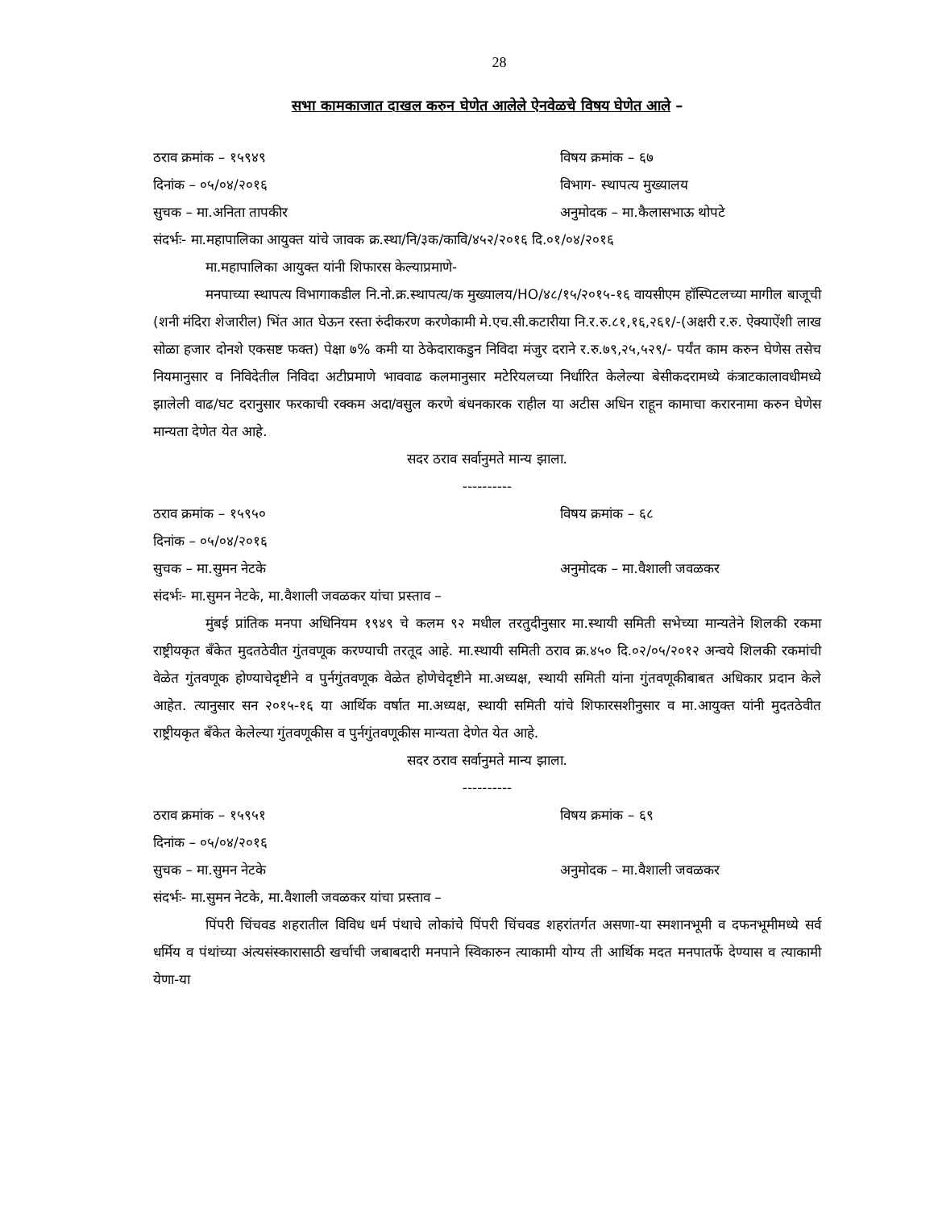28
सभा कामकाजात दाखल करुन घेणेत आलेले ऐनवेळचे विषय घेणेत आले –
ठराव क्रमांक – १५९४९ विषय क्रमांक – ६७
दिनांक – ०५/०४/२०१६ विभाग- स्थापत्य मुख्यालय
सुचक – मा.अनिता तापकीर अनुमोदक – मा.कैलासभाऊ थोपटे
संदर्भः- मा.महापालिका आयुक्त यांचे जावक क्र.स्था/नि/३क/कावि/४५२/२०१६ दि.०१/०४/२०१६
मा.महापालिका आयुक्त यांनी शिफारस केल्याप्रमाणे-
मनपाच्या स्थापत्य विभागाकडील नि.नो.क्र.स्थापत्य/क मुख्यालय/HO/४८/१५/२०१५-१६ वायसीएम हॉस्पिटलच्या मागील बाजूची (शनी मंदिरा शेजारील) भिंत आत घेऊन रस्ता रुंदीकरण करणेकामी मे.एच.सी.कटारीया नि.र.रु.८१,१६,२६१/-(अक्षरी र.रु. ऐक्याऐंशी लाख सोळा हजार दोनशे एकसष्ट फक्त) पेक्षा ७% कमी या ठेकेदाराकडुन निविदा मंजुर दराने र.रु.७९,२५,५२९/- पर्यंत काम करुन घेणेस तसेच नियमानुसार व निविदेतील निविदा अटीप्रमाणे भाववाढ कलमानुसार मटेरियलच्या निर्धारित केलेल्या बेसीकदरामध्ये कंत्राटकालावधीमध्ये झालेली वाढ/घट दरानुसार फरकाची रक्कम अदा/वसुल करणे बंधनकारक राहील या अटीस अधिन राहून कामाचा करारनामा करुन घेणेस मान्यता देणेत येत आहे.
सदर ठराव सर्वानुमते मान्य झाला.
----------
ठराव क्रमांक – १५९५० विषय क्रमांक – ६८
दिनांक – ०५/०४/२०१६
सुचक – मा.सुमन नेटके अनुमोदक – मा.वैशाली जवळकर
संदर्भः- मा.सुमन नेटके, मा.वैशाली जवळकर यांचा प्रस्ताव –
मुंबई प्रांतिक मनपा अधिनियम १९४९ चे कलम ९२ मधील तरतुदीनुसार मा.स्थायी समिती सभेच्या मान्यतेने शिलकी रकमा राष्ट्रीयकृत बँकेत मुदतठेवीत गुंतवणूक करण्याची तरतूद आहे. मा.स्थायी समिती ठराव क्र.४५० दि.०२/०५/२०१२ अन्वये शिलकी रकमांची वेळेत गुंतवणूक होण्याचेदृष्टीने व पुर्नगुंतवणूक वेळेत होणेचेदृष्टीने मा.अध्यक्ष, स्थायी समिती यांना गुंतवणूकीबाबत अधिकार प्रदान केले आहेत. त्यानुसार सन २०१५-१६ या आर्थिक वर्षात मा.अध्यक्ष, स्थायी समिती यांचे शिफारसशीनुसार व मा.आयुक्त यांनी मुदतठेवीत राष्ट्रीयकृत बँकेत केलेल्या गुंतवणूकीस व पुर्नगुंतवणूकीस मान्यता देणेत येत आहे.
सदर ठराव सर्वानुमते मान्य झाला.
----------
ठराव क्रमांक – १५९५१ विषय क्रमांक – ६९
दिनांक – ०५/०४/२०१६
सुचक – मा.सुमन नेटके अनुमोदक – मा.वैशाली जवळकर
संदर्भः- मा.सुमन नेटके, मा.वैशाली जवळकर यांचा प्रस्ताव –
पिंपरी चिंचवड शहरातील विविध धर्म पंथाचे लोकांचे पिंपरी चिंचवड शहरांतर्गत असणा-या स्मशानभूमी व दफनभूमीमध्ये सर्व धर्मिय व पंथांच्या अंत्यसंस्कारासाठी खर्चाची जबाबदारी मनपाने स्विकारुन त्याकामी योग्य ती आर्थिक मदत मनपातर्फे देण्यास व त्याकामी येणा-या